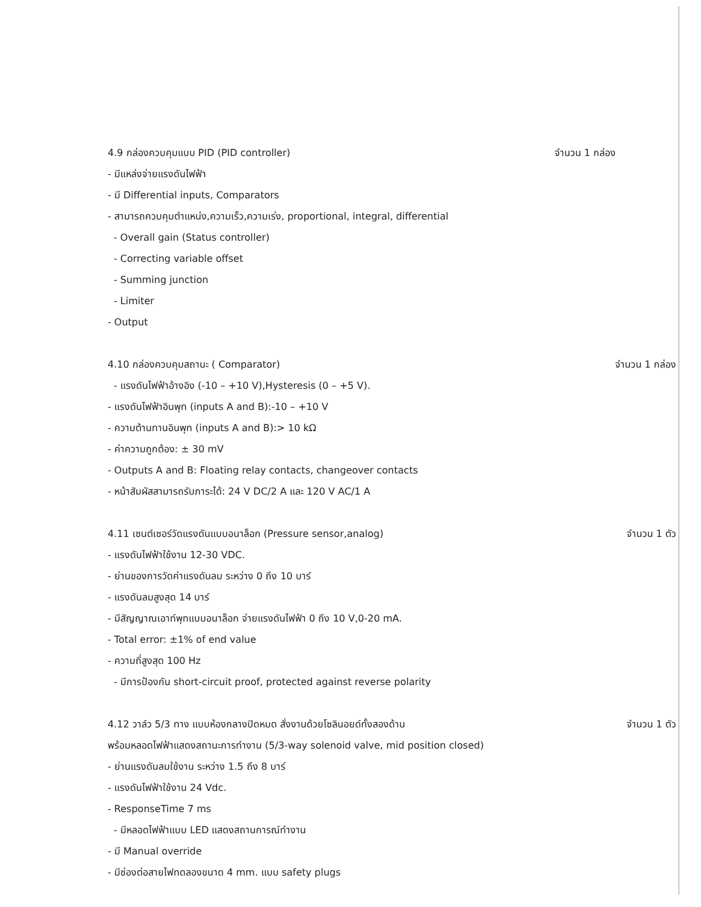4.9 กล่องควบคุมแบบ PID (PID controller) จำนวน 1 กล่อง
- มีแหล่งจ่ายแรงดันไฟฟ้า
- มี Differential inputs, Comparators
- สามารถควบคุมตำแหน่ง,ความเร็ว,ความเร่ง, proportional, integral, differential
- Overall gain (Status controller)
- Correcting variable offset
- Summing junction
- Limiter
- Output
4.10 กล่องควบคุมสถานะ ( Comparator) จำนวน 1 กล่อง
- แรงดันไฟฟ้าอ้างอิง (-10 – +10 V),Hysteresis (0 – +5 V).
- แรงดันไฟฟ้าอินพุท (inputs A and B):-10 – +10 V
- ความต้านทานอินพุท (inputs A and B):> 10 kΩ
- ค่าความถูกต้อง: ± 30 mV
- Outputs A and B: Floating relay contacts, changeover contacts
- หน้าสัมผัสสามารถรับภาระได้: 24 V DC/2 A และ 120 V AC/1 A
4.11 เซนต์เซอร์วัดแรงดันแบบอนาล็อก (Pressure sensor,analog) จำนวน 1 ตัว
- แรงดันไฟฟ้าใช้งาน 12-30 VDC.
- ย่านของการวัดค่าแรงดันลม ระหว่าง 0 ถึง 10 บาร์
- แรงดันลมสูงสุด 14 บาร์
- มีสัญญาณเอาท์พุทแบบอนาล็อก จ่ายแรงดันไฟฟ้า 0 ถึง 10 V,0-20 mA.
- Total error: ±1% of end value
- ความถี่สูงสุด 100 Hz
- มีการป้องกัน short-circuit proof, protected against reverse polarity
4.12 วาล์ว 5/3 ทาง แบบห้องกลางปิดหมด สั่งงานด้วยโซลินอยด์ทั้งสองด้าน จำนวน 1 ตัว
พร้อมหลอดไฟฟ้าแสดงสถานะการทำงาน (5/3-way solenoid valve, mid position closed)
- ย่านแรงดันลมใช้งาน ระหว่าง 1.5 ถึง 8 บาร์
- แรงดันไฟฟ้าใช้งาน 24 Vdc.
- ResponseTime 7 ms
- มีหลอดไฟฟ้าแบบ LED แสดงสถานการณ์ทำงาน
- มี Manual override
- มีช่องต่อสายไฟทดลองขนาด 4 mm. แบบ safety plugs